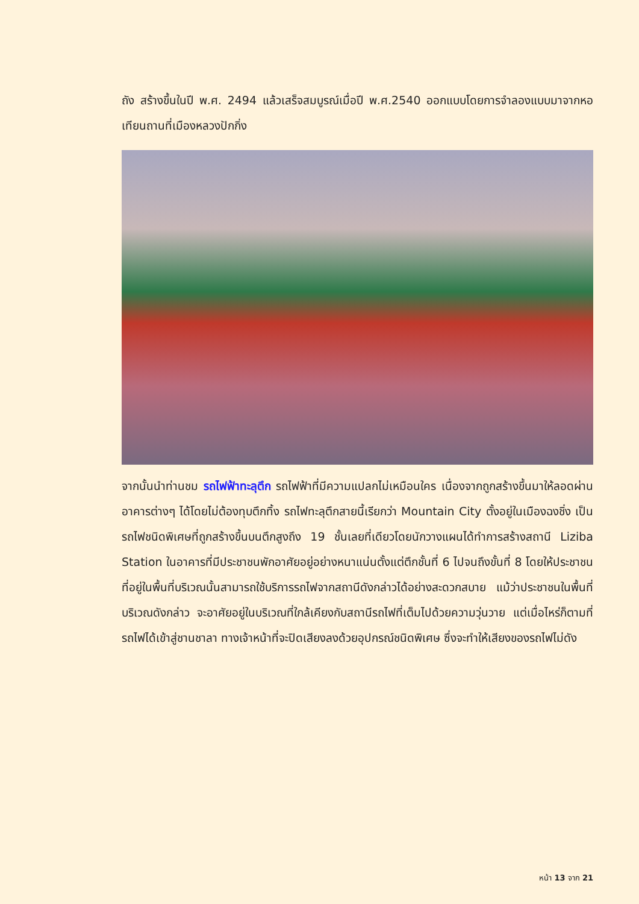ถัง สร้างขึ้นในปี พ.ศ. 2494 แล้วเสร็จสมบูรณ์เมื่อปี พ.ศ.2540 ออกแบบโดยการจำลองแบบมาจากหอเทียนถานที่เมืองหลวงปักกิ่ง
จากนั้นนำท่านชม รถไฟฟ้าทะลุตึก รถไฟฟ้าที่มีความแปลกไม่เหมือนใคร เนื่องจากถูกสร้างขึ้นมาให้ลอดผ่านอาคารต่างๆ ได้โดยไม่ต้องทุบตึกทิ้ง รถไฟทะลุตึกสายนี้เรียกว่า Mountain City ตั้งอยู่ในเมืองฉงชิ่ง เป็นรถไฟชนิดพิเศษที่ถูกสร้างขึ้นบนตึกสูงถึง 19 ชั้นเลยที่เดียวโดยนักวางแผนได้ทำการสร้างสถานี Liziba Station ในอาคารที่มีประชาชนพักอาศัยอยู่อย่างหนาแน่นตั้งแต่ตึกชั้นที่ 6 ไปจนถึงขั้นที่ 8 โดยให้ประชาชนที่อยู่ในพื้นที่บริเวณนั้นสามารถใช้บริการรถไฟจากสถานีดังกล่าวได้อย่างสะดวกสบาย แม้ว่าประชาชนในพื้นที่บริเวณดังกล่าว จะอาศัยอยู่ในบริเวณที่ใกล้เคียงกับสถานีรถไฟที่เต็มไปด้วยความวุ่นวาย แต่เมื่อไหร่ก็ตามที่รถไฟได้เข้าสู่ชานชาลา ทางเจ้าหน้าที่จะปิดเสียงลงด้วยอุปกรณ์ชนิดพิเศษ ซึ่งจะทำให้เสียงของรถไฟไม่ดัง
หน้า 13 จาก 21